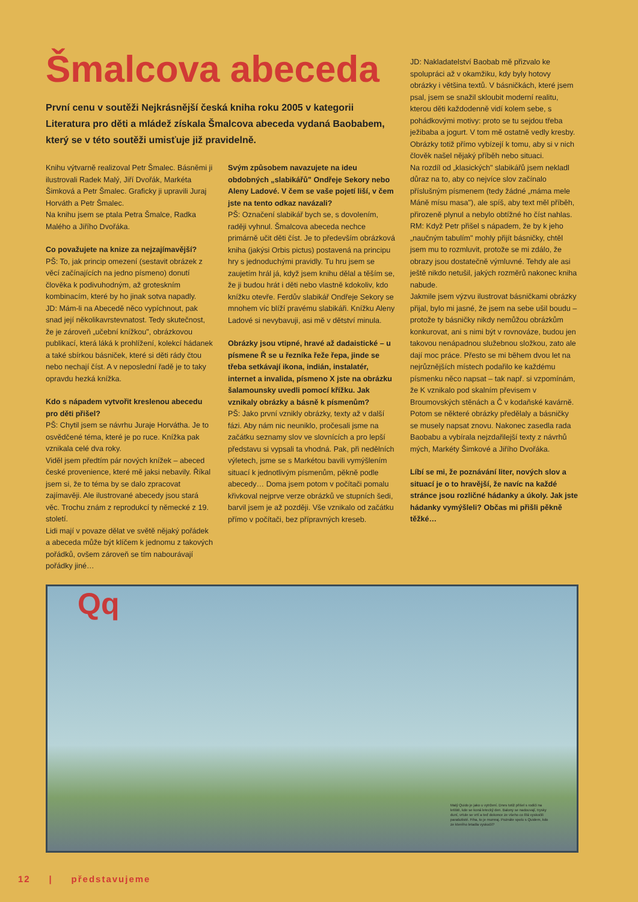Šmalcova abeceda
První cenu v soutěži Nejkrásnější česká kniha roku 2005 v kategorii Literatura pro děti a mládež získala Šmalcova abeceda vydaná Baobabem, který se v této soutěži umisťuje již pravidelně.
Knihu výtvarně realizoval Petr Šmalec. Básněmi ji ilustrovali Radek Malý, Jiří Dvořák, Markéta Šimková a Petr Šmalec. Graficky ji upravili Juraj Horváth a Petr Šmalec.
Na knihu jsem se ptala Petra Šmalce, Radka Malého a Jiřího Dvořáka.
Co považujete na knize za nejzajímavější?
PŠ: To, jak princip omezení (sestavit obrázek z věcí začínajících na jedno písmeno) donutí člověka k podivuhodným, až groteskním kombinacím, které by ho jinak sotva napadly.
JD: Mám-li na Abecedě něco vypíchnout, pak snad její několikavrstevnatost. Tedy skutečnost, že je zároveň „učební knížkou", obrázkovou publikací, která láká k prohlížení, kolekcí hádanek a také sbírkou básniček, které si děti rády čtou nebo nechají číst. A v neposlední řadě je to taky opravdu hezká knížka.
Kdo s nápadem vytvořit kreslenou abecedu pro děti přišel?
PŠ: Chytil jsem se návrhu Juraje Horvátha. Je to osvědčené téma, které je po ruce. Knížka pak vznikala celé dva roky.
Viděl jsem předtím pár nových knížek – abeced české provenience, které mě jaksi nebavily. Říkal jsem si, že to téma by se dalo zpracovat zajímavěji. Ale ilustrované abecedy jsou stará věc. Trochu znám z reprodukcí ty německé z 19. století.
Lidi mají v povaze dělat ve světě nějaký pořádek a abeceda může být klíčem k jednomu z takových pořádků, ovšem zároveň se tím nabourávají pořádky jiné…
Svým způsobem navazujete na ideu obdobných „slabikářů" Ondřeje Sekory nebo Aleny Ladové. V čem se vaše pojetí liší, v čem jste na tento odkaz navázali?
PŠ: Označení slabikář bych se, s dovolením, raději vyhnul. Šmalcova abeceda nechce primárně učit děti číst. Je to především obrázková kniha (jakýsi Orbis pictus) postavená na principu hry s jednoduchými pravidly. Tu hru jsem se zaujetím hrál já, když jsem knihu dělal a těším se, že ji budou hrát i děti nebo vlastně kdokoliv, kdo knížku otevře. Ferdův slabikář Ondřeje Sekory se mnohem víc blíží pravému slabikáři. Knížku Aleny Ladové si nevybavuji, asi mě v dětství minula.
Obrázky jsou vtipné, hravé až dadaistické – u písmene Ř se u řezníka řeže řepa, jinde se třeba setkávají ikona, indián, instalatér, internet a invalida, písmeno X jste na obrázku šalamounsky uvedli pomocí křížku. Jak vznikaly obrázky a básně k písmenům?
PŠ: Jako první vznikly obrázky, texty až v další fázi. Aby nám nic neuniklo, pročesali jsme na začátku seznamy slov ve slovnících a pro lepší představu si vypsali ta vhodná. Pak, při nedělních výletech, jsme se s Markétou bavili vymýšlením situací k jednotlivým písmenům, pěkně podle abecedy… Doma jsem potom v počítači pomalu křivkoval nejprve verze obrázků ve stupních šedi, barvil jsem je až později. Vše vznikalo od začátku přímo v počítači, bez přípravných kreseb.
JD: Nakladatelství Baobab mě přizvalo ke spolupráci až v okamžiku, kdy byly hotovy obrázky i většina textů. V básničkách, které jsem psal, jsem se snažil skloubit moderní realitu, kterou děti každodenně vidí kolem sebe, s pohádkovými motivy: proto se tu sejdou třeba ježibaba a jogurt. V tom mě ostatně vedly kresby. Obrázky totiž přímo vybízejí k tomu, aby si v nich člověk našel nějaký příběh nebo situaci.
Na rozdíl od „klasických" slabikářů jsem nekladl důraz na to, aby co nejvíce slov začínalo příslušným písmenem (tedy žádné „máma mele Máně mísu masa"), ale spíš, aby text měl příběh, přirozeně plynul a nebylo obtížné ho číst nahlas.
RM: Když Petr přišel s nápadem, že by k jeho „naučným tabulím" mohly přijít básničky, chtěl jsem mu to rozmluvit, protože se mi zdálo, že obrazy jsou dostatečně výmluvné. Tehdy ale asi ještě nikdo netušil, jakých rozměrů nakonec kniha nabude.
Jakmile jsem výzvu ilustrovat básničkami obrázky přijal, bylo mi jasné, že jsem na sebe ušil boudu – protože ty básničky nikdy nemůžou obrázkům konkurovat, ani s nimi být v rovnováze, budou jen takovou nenápadnou služebnou složkou, zato ale dají moc práce. Přesto se mi během dvou let na nejrůznějších místech podařilo ke každému písmenku něco napsat – tak např. si vzpomínám, že K vznikalo pod skalním převisem v Broumovských stěnách a Č v kodaňské kavárně. Potom se některé obrázky předělaly a básničky se musely napsat znovu. Nakonec zasedla rada Baobabu a vybírala nejzdařilejší texty z návrhů mých, Markéty Šimkové a Jiřího Dvořáka.
Líbí se mi, že poznávání liter, nových slov a situací je o to hravější, že navíc na každé stránce jsou rozličné hádanky a úkoly. Jak jste hádanky vymýšleli? Občas mi přišli pěkně těžké…
Qq
Malý Quido je jako u vytržení. Dnes totiž přišel s rodiči na letiště, kde se koná letecký den. Balony se nadouvají, trysky duní, vrtule se vrtí a teď dokonce ze všeho co lítá vyskočili parašutisté. Fiha, to je mumraj. Poznáte spolu s Quidem, kdo ze kterého letadla vyskočil?
12 | představujeme